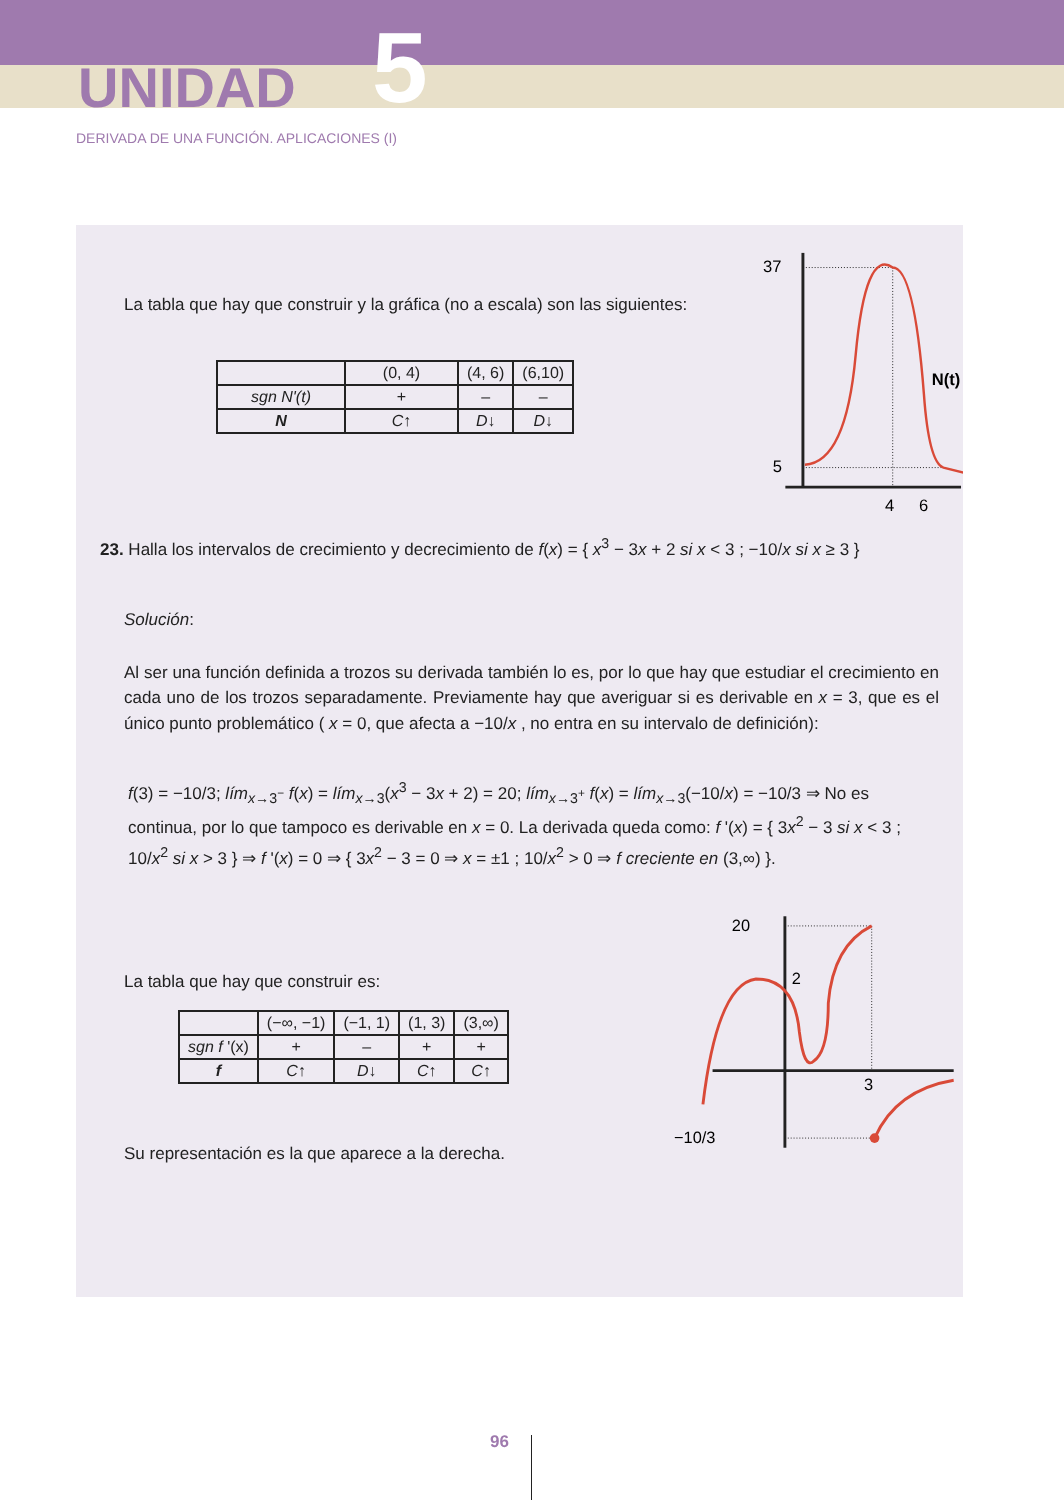UNIDAD 5
DERIVADA DE UNA FUNCIÓN. APLICACIONES (I)
La tabla que hay que construir y la gráfica (no a escala) son las siguientes:
| | (0, 4) | (4, 6) | (6,10) |
| --- | --- | --- | --- |
| sgn N'(t) | + | – | – |
| N | C ↑ | D ↓ | D ↓ |
37
5
4
6
N(t)
23. Halla los intervalos de crecimiento y decrecimiento de f(x) = { x<sup>3</sup> − 3x + 2 si x < 3 ; −10/x si x ≥ 3 }
Solución:
Al ser una función definida a trozos su derivada también lo es, por lo que hay que estudiar el crecimiento en cada uno de los trozos separadamente. Previamente hay que averiguar si es derivable en x = 3, que es el único punto problemático ( x = 0, que afecta a −10/x , no entra en su intervalo de definición):
f(3) = −10/3; lím<sub>x→3<sup>−</sup></sub> f(x) = lím<sub>x→3</sub>(x<sup>3</sup> − 3x + 2) = 20; lím<sub>x→3<sup>+</sup></sub> f(x) = lím<sub>x→3</sub>(−10/x) = −10/3 ⇒ No es continua, por lo que tampoco es derivable en x = 0. La derivada queda como: f '(x) = { 3x<sup>2</sup> − 3 si x < 3 ; 10/x<sup>2</sup> si x > 3 } ⇒ f '(x) = 0 ⇒ { 3x<sup>2</sup> − 3 = 0 ⇒ x = ±1 ; 10/x<sup>2</sup> > 0 ⇒ f creciente en (3,∞) }.
La tabla que hay que construir es:
| | (−∞, −1) | (−1, 1) | (1, 3) | (3,∞) |
| --- | --- | --- | --- | --- |
| sgn f '(x) | + | – | + | + |
| f | C ↑ | D ↓ | C ↑ | C ↑ |
Su representación es la que aparece a la derecha.
20
2
3
−10/3
96